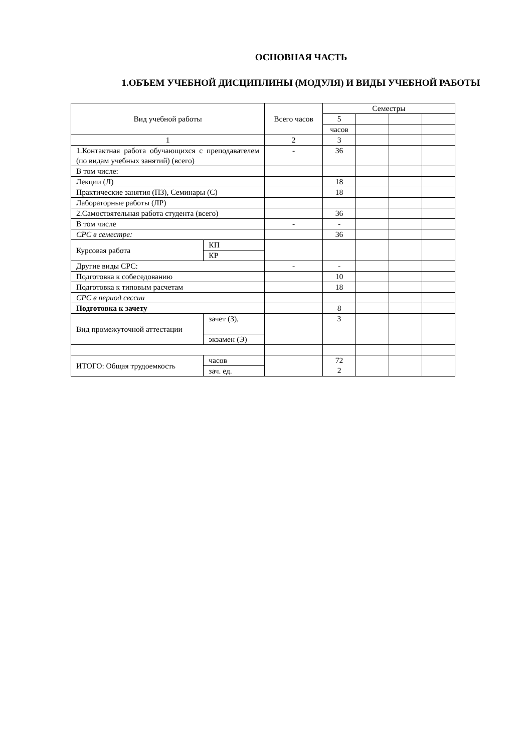ОСНОВНАЯ ЧАСТЬ
1.ОБЪЕМ УЧЕБНОЙ ДИСЦИПЛИНЫ (МОДУЛЯ) И ВИДЫ УЧЕБНОЙ РАБОТЫ
| Вид учебной работы | | Всего часов | Семестры | | | |
| | | | 5 | | | |
| | | | часов | | | |
| 1 | | 2 | 3 | | | |
| 1.Контактная работа обучающихся с преподавателем (по видам учебных занятий) (всего) | | - | 36 | | | |
| В том числе: | | | | | | |
| Лекции (Л) | | | 18 | | | |
| Практические занятия (ПЗ), Семинары (С) | | | 18 | | | |
| Лабораторные работы (ЛР) | | | | | | |
| 2.Самостоятельная работа студента (всего) | | | 36 | | | |
| В том числе | | - | - | | | |
| СРС в семестре: | | | 36 | | | |
| Курсовая работа | КП | | | | | |
| | КР | | | | | |
| Другие виды СРС: | | - | - | | | |
| Подготовка к собеседованию | | | 10 | | | |
| Подготовка к типовым расчетам | | | 18 | | | |
| СРС в период сессии | | | | | | |
| Подготовка к зачету | | | 8 | | | |
| Вид промежуточной аттестации | зачет (З), | | З | | | |
| | экзамен (Э) | | | | | |
| ИТОГО: Общая трудоемкость | часов | | 72 2 | | | |
| | зач. ед. | | | | | |